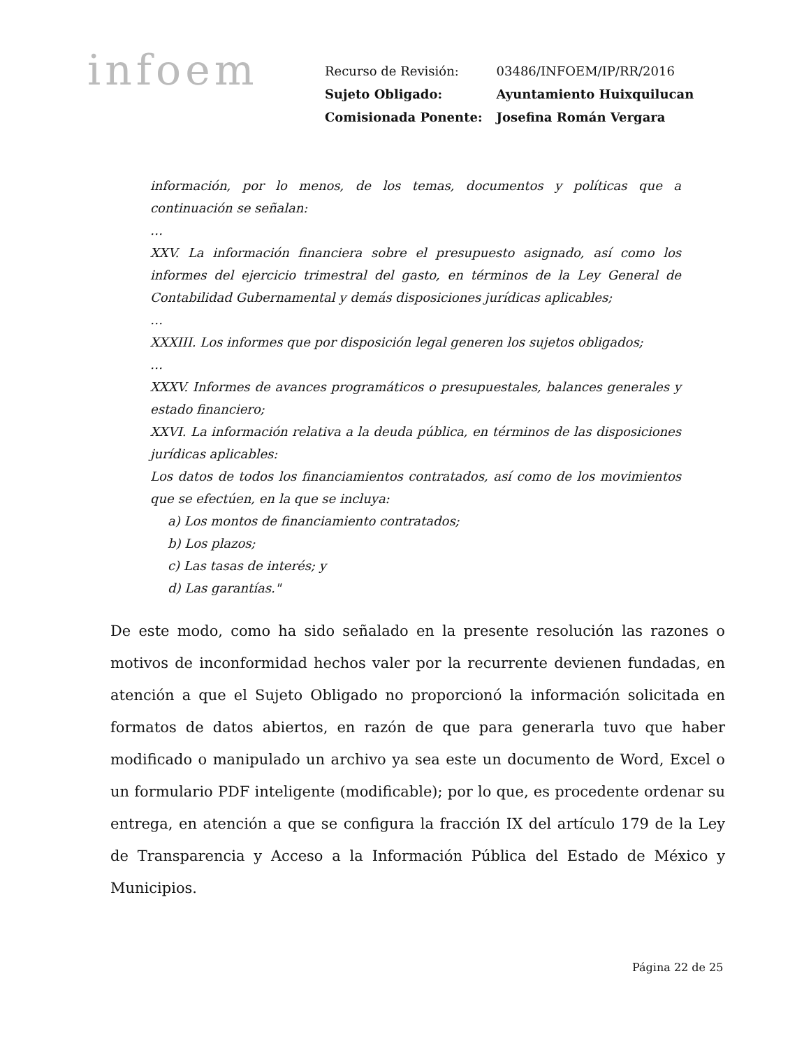infoem
| Recurso de Revisión: | 03486/INFOEM/IP/RR/2016 |
| Sujeto Obligado: | Ayuntamiento Huixquilucan |
| Comisionada Ponente: | Josefina Román Vergara |
información, por lo menos, de los temas, documentos y políticas que a continuación se señalan:
…
XXV. La información financiera sobre el presupuesto asignado, así como los informes del ejercicio trimestral del gasto, en términos de la Ley General de Contabilidad Gubernamental y demás disposiciones jurídicas aplicables;
…
XXXIII. Los informes que por disposición legal generen los sujetos obligados;
…
XXXV. Informes de avances programáticos o presupuestales, balances generales y estado financiero;
XXVI. La información relativa a la deuda pública, en términos de las disposiciones jurídicas aplicables:
Los datos de todos los financiamientos contratados, así como de los movimientos que se efectúen, en la que se incluya:
a) Los montos de financiamiento contratados;
b) Los plazos;
c) Las tasas de interés; y
d) Las garantías."
De este modo, como ha sido señalado en la presente resolución las razones o motivos de inconformidad hechos valer por la recurrente devienen fundadas, en atención a que el Sujeto Obligado no proporcionó la información solicitada en formatos de datos abiertos, en razón de que para generarla tuvo que haber modificado o manipulado un archivo ya sea este un documento de Word, Excel o un formulario PDF inteligente (modificable); por lo que, es procedente ordenar su entrega, en atención a que se configura la fracción IX del artículo 179 de la Ley de Transparencia y Acceso a la Información Pública del Estado de México y Municipios.
Página 22 de 25